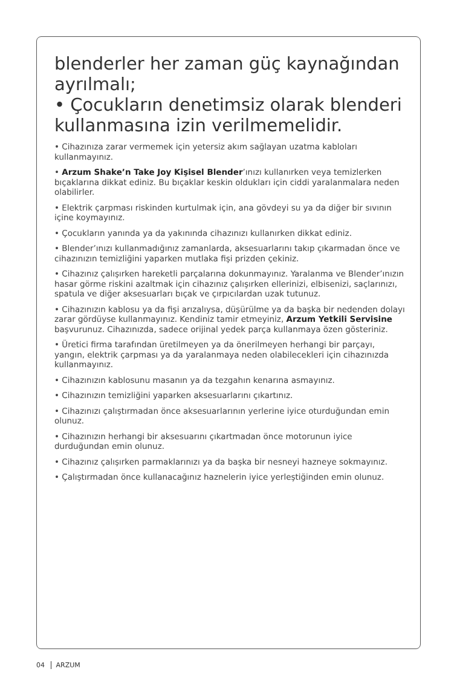blenderler her zaman güç kaynağından ayrılmalı;
• Çocukların denetimsiz olarak blenderi kullanmasına izin verilmemelidir.
• Cihazınıza zarar vermemek için yetersiz akım sağlayan uzatma kabloları kullanmayınız.
• Arzum Shake’n Take Joy Kişisel Blender’ınızı kullanırken veya temizlerken bıçaklarına dikkat ediniz. Bu bıçaklar keskin oldukları için ciddi yaralanmalara neden olabilirler.
• Elektrik çarpması riskinden kurtulmak için, ana gövdeyi su ya da diğer bir sıvının içine koymayınız.
• Çocukların yanında ya da yakınında cihazınızı kullanırken dikkat ediniz.
• Blender’ınızı kullanmadığınız zamanlarda, aksesuarlarını takıp çıkarmadan önce ve cihazınızın temizliğini yaparken mutlaka fişi prizden çekiniz.
• Cihazınız çalışırken hareketli parçalarına dokunmayınız. Yaralanma ve Blender’ınızın hasar görme riskini azaltmak için cihazınız çalışırken ellerinizi, elbisenizi, saçlarınızı, spatula ve diğer aksesuarları bıçak ve çırpıcılardan uzak tutunuz.
• Cihazınızın kablosu ya da fişi arızalıysa, düşürülme ya da başka bir nedenden dolayı zarar gördüyse kullanmayınız. Kendiniz tamir etmeyiniz, Arzum Yetkili Servisine başvurunuz. Cihazınızda, sadece orijinal yedek parça kullanmaya özen gösteriniz.
• Üretici firma tarafından üretilmeyen ya da önerilmeyen herhangi bir parçayı, yangın, elektrik çarpması ya da yaralanmaya neden olabilecekleri için cihazınızda kullanmayınız.
• Cihazınızın kablosunu masanın ya da tezgahın kenarına asmayınız.
• Cihazınızın temizliğini yaparken aksesuarlarını çıkartınız.
• Cihazınızı çalıştırmadan önce aksesuarlarının yerlerine iyice oturduğundan emin olunuz.
• Cihazınızın herhangi bir aksesuarını çıkartmadan önce motorunun iyice durduğundan emin olunuz.
• Cihazınız çalışırken parmaklarınızı ya da başka bir nesneyi hazneye sokmayınız.
• Çalıştırmadan önce kullanacağınız haznelerin iyice yerleştiğinden emin olunuz.
04 ARZUM